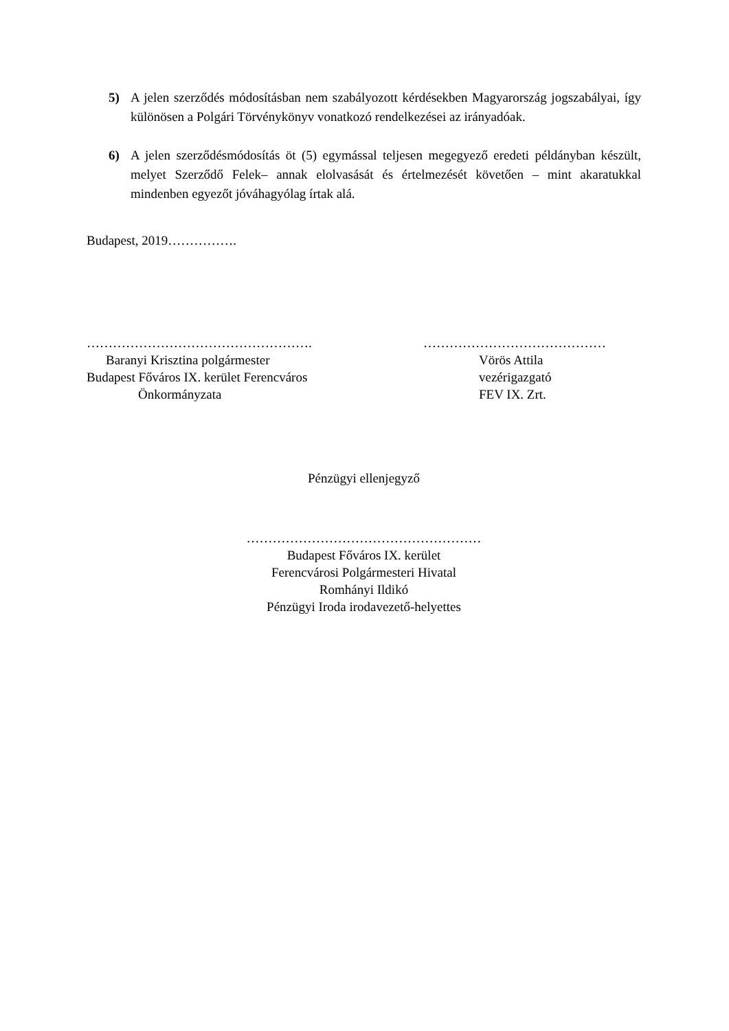5) A jelen szerződés módosításban nem szabályozott kérdésekben Magyarország jogszabályai, így különösen a Polgári Törvénykönyv vonatkozó rendelkezései az irányadóak.
6) A jelen szerződésmódosítás öt (5) egymással teljesen megegyező eredeti példányban készült, melyet Szerződő Felek– annak elolvasását és értelmezését követően – mint akaratukkal mindenben egyezőt jóváhagyólag írtak alá.
Budapest, 2019…………….
…………………………………………….
Baranyi Krisztina polgármester
Budapest Főváros IX. kerület Ferencváros
Önkormányzata
……………………………………
Vörös Attila
vezérigazgató
FEV IX. Zrt.
Pénzügyi ellenjegyző
………………………………………………
Budapest Főváros IX. kerület
Ferencvárosi Polgármesteri Hivatal
Romhányi Ildikó
Pénzügyi Iroda irodavezető-helyettes